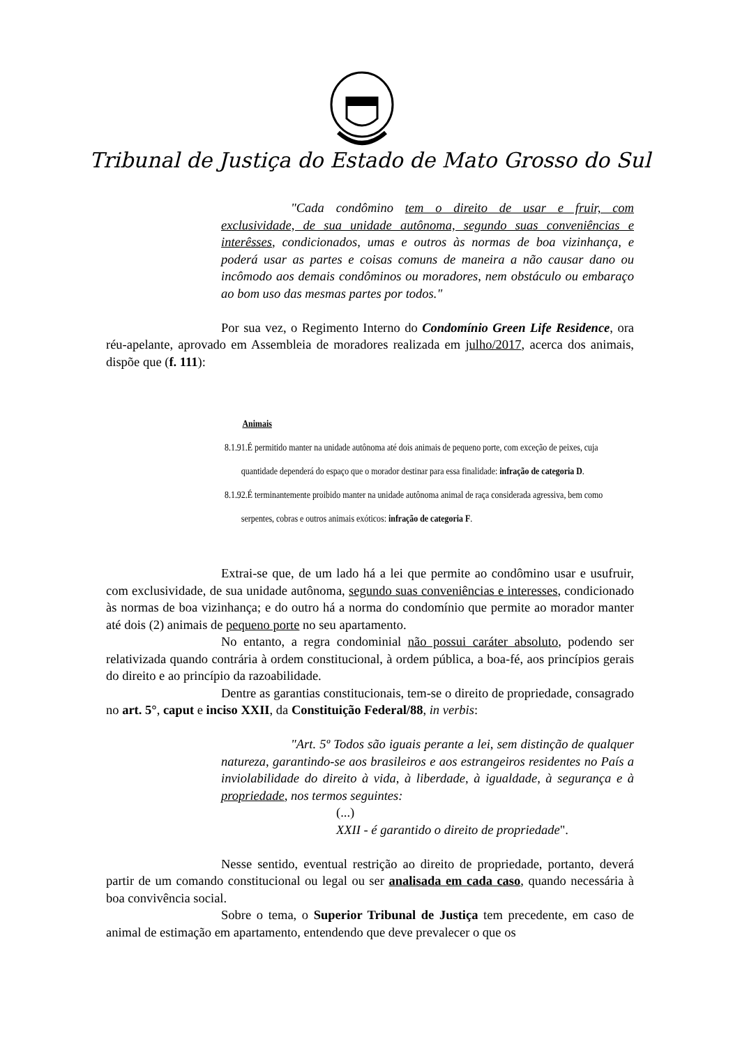Tribunal de Justiça do Estado de Mato Grosso do Sul
"Cada condômino tem o direito de usar e fruir, com exclusividade, de sua unidade autônoma, segundo suas conveniências e interêsses, condicionados, umas e outros às normas de boa vizinhança, e poderá usar as partes e coisas comuns de maneira a não causar dano ou incômodo aos demais condôminos ou moradores, nem obstáculo ou embaraço ao bom uso das mesmas partes por todos."
Por sua vez, o Regimento Interno do Condomínio Green Life Residence, ora réu-apelante, aprovado em Assembleia de moradores realizada em julho/2017, acerca dos animais, dispõe que (f. 111):
Animais
8.1.91.É permitido manter na unidade autônoma até dois animais de pequeno porte, com exceção de peixes, cuja
quantidade dependerá do espaço que o morador destinar para essa finalidade: infração de categoria D.
8.1.92.É terminantemente proibido manter na unidade autônoma animal de raça considerada agressiva, bem como
serpentes, cobras e outros animais exóticos: infração de categoria F.
Extrai-se que, de um lado há a lei que permite ao condômino usar e usufruir, com exclusividade, de sua unidade autônoma, segundo suas conveniências e interesses, condicionado às normas de boa vizinhança; e do outro há a norma do condomínio que permite ao morador manter até dois (2) animais de pequeno porte no seu apartamento.
No entanto, a regra condominial não possui caráter absoluto, podendo ser relativizada quando contrária à ordem constitucional, à ordem pública, a boa-fé, aos princípios gerais do direito e ao princípio da razoabilidade.
Dentre as garantias constitucionais, tem-se o direito de propriedade, consagrado no art. 5°, caput e inciso XXII, da Constituição Federal/88, in verbis:
"Art. 5º Todos são iguais perante a lei, sem distinção de qualquer natureza, garantindo-se aos brasileiros e aos estrangeiros residentes no País a inviolabilidade do direito à vida, à liberdade, à igualdade, à segurança e à propriedade, nos termos seguintes:
(...)
XXII - é garantido o direito de propriedade".
Nesse sentido, eventual restrição ao direito de propriedade, portanto, deverá partir de um comando constitucional ou legal ou ser analisada em cada caso, quando necessária à boa convivência social.
Sobre o tema, o Superior Tribunal de Justiça tem precedente, em caso de animal de estimação em apartamento, entendendo que deve prevalecer o que os